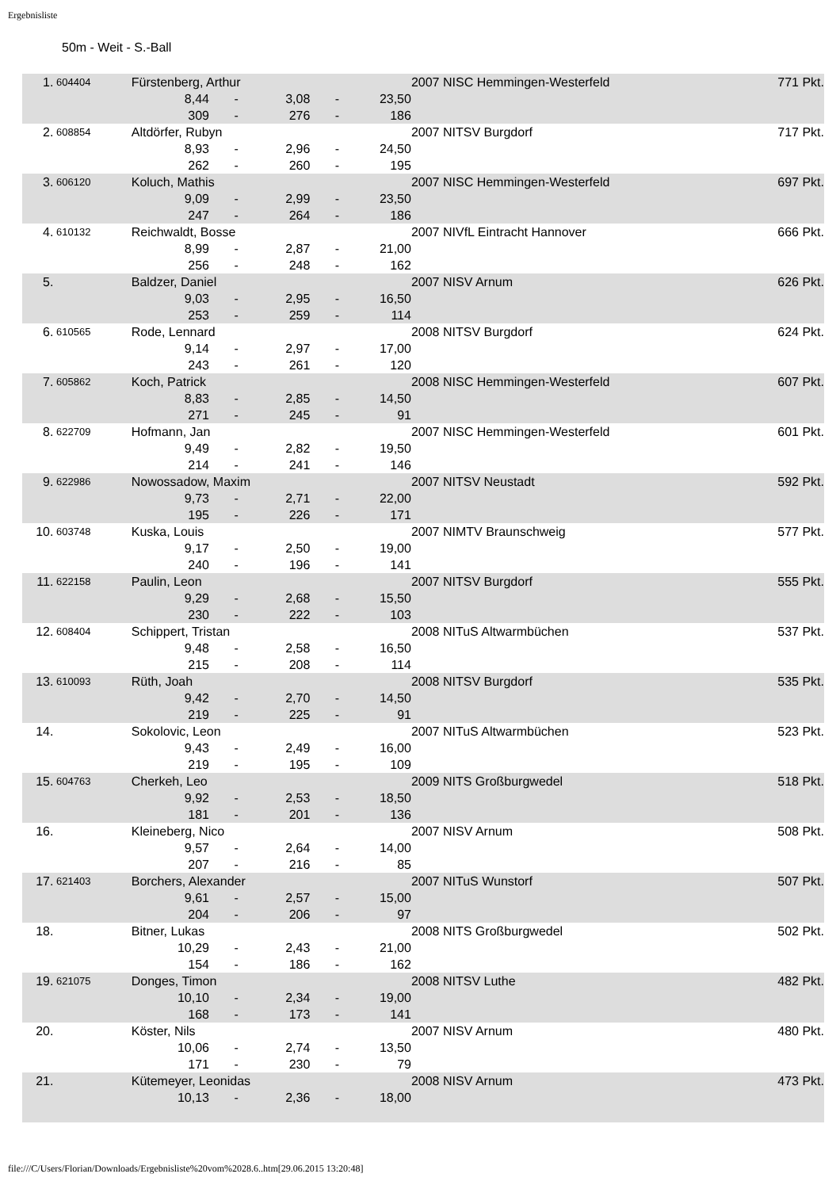Ergebnisliste
50m - Weit - S.-Ball
| 1. | 604404 | Fürstenberg, Arthur | | | | | 2007 NI | SC Hemmingen-Westerfeld | 771 Pkt. |
| | | 8,44 | - | 3,08 | - | 23,50 | | | |
| | | 309 | - | 276 | - | 186 | | | |
| 2. | 608854 | Altdörfer, Rubyn | | | | | 2007 NI | TSV Burgdorf | 717 Pkt. |
| | | 8,93 | - | 2,96 | - | 24,50 | | | |
| | | 262 | - | 260 | - | 195 | | | |
| 3. | 606120 | Koluch, Mathis | | | | | 2007 NI | SC Hemmingen-Westerfeld | 697 Pkt. |
| | | 9,09 | - | 2,99 | - | 23,50 | | | |
| | | 247 | - | 264 | - | 186 | | | |
| 4. | 610132 | Reichwaldt, Bosse | | | | | 2007 NI | VfL Eintracht Hannover | 666 Pkt. |
| | | 8,99 | - | 2,87 | - | 21,00 | | | |
| | | 256 | - | 248 | - | 162 | | | |
| 5. | | Baldzer, Daniel | | | | | 2007 NI | SV Arnum | 626 Pkt. |
| | | 9,03 | - | 2,95 | - | 16,50 | | | |
| | | 253 | - | 259 | - | 114 | | | |
| 6. | 610565 | Rode, Lennard | | | | | 2008 NI | TSV Burgdorf | 624 Pkt. |
| | | 9,14 | - | 2,97 | - | 17,00 | | | |
| | | 243 | - | 261 | - | 120 | | | |
| 7. | 605862 | Koch, Patrick | | | | | 2008 NI | SC Hemmingen-Westerfeld | 607 Pkt. |
| | | 8,83 | - | 2,85 | - | 14,50 | | | |
| | | 271 | - | 245 | - | 91 | | | |
| 8. | 622709 | Hofmann, Jan | | | | | 2007 NI | SC Hemmingen-Westerfeld | 601 Pkt. |
| | | 9,49 | - | 2,82 | - | 19,50 | | | |
| | | 214 | - | 241 | - | 146 | | | |
| 9. | 622986 | Nowossadow, Maxim | | | | | 2007 NI | TSV Neustadt | 592 Pkt. |
| | | 9,73 | - | 2,71 | - | 22,00 | | | |
| | | 195 | - | 226 | - | 171 | | | |
| 10. | 603748 | Kuska, Louis | | | | | 2007 NI | MTV Braunschweig | 577 Pkt. |
| | | 9,17 | - | 2,50 | - | 19,00 | | | |
| | | 240 | - | 196 | - | 141 | | | |
| 11. | 622158 | Paulin, Leon | | | | | 2007 NI | TSV Burgdorf | 555 Pkt. |
| | | 9,29 | - | 2,68 | - | 15,50 | | | |
| | | 230 | - | 222 | - | 103 | | | |
| 12. | 608404 | Schippert, Tristan | | | | | 2008 NI | TuS Altwarmbüchen | 537 Pkt. |
| | | 9,48 | - | 2,58 | - | 16,50 | | | |
| | | 215 | - | 208 | - | 114 | | | |
| 13. | 610093 | Rüth, Joah | | | | | 2008 NI | TSV Burgdorf | 535 Pkt. |
| | | 9,42 | - | 2,70 | - | 14,50 | | | |
| | | 219 | - | 225 | - | 91 | | | |
| 14. | | Sokolovic, Leon | | | | | 2007 NI | TuS Altwarmbüchen | 523 Pkt. |
| | | 9,43 | - | 2,49 | - | 16,00 | | | |
| | | 219 | - | 195 | - | 109 | | | |
| 15. | 604763 | Cherkeh, Leo | | | | | 2009 NI | TS Großburgwedel | 518 Pkt. |
| | | 9,92 | - | 2,53 | - | 18,50 | | | |
| | | 181 | - | 201 | - | 136 | | | |
| 16. | | Kleineberg, Nico | | | | | 2007 NI | SV Arnum | 508 Pkt. |
| | | 9,57 | - | 2,64 | - | 14,00 | | | |
| | | 207 | - | 216 | - | 85 | | | |
| 17. | 621403 | Borchers, Alexander | | | | | 2007 NI | TuS Wunstorf | 507 Pkt. |
| | | 9,61 | - | 2,57 | - | 15,00 | | | |
| | | 204 | - | 206 | - | 97 | | | |
| 18. | | Bitner, Lukas | | | | | 2008 NI | TS Großburgwedel | 502 Pkt. |
| | | 10,29 | - | 2,43 | - | 21,00 | | | |
| | | 154 | - | 186 | - | 162 | | | |
| 19. | 621075 | Donges, Timon | | | | | 2008 NI | TSV Luthe | 482 Pkt. |
| | | 10,10 | - | 2,34 | - | 19,00 | | | |
| | | 168 | - | 173 | - | 141 | | | |
| 20. | | Köster, Nils | | | | | 2007 NI | SV Arnum | 480 Pkt. |
| | | 10,06 | - | 2,74 | - | 13,50 | | | |
| | | 171 | - | 230 | - | 79 | | | |
| 21. | | Kütemeyer, Leonidas | | | | | 2008 NI | SV Arnum | 473 Pkt. |
| | | 10,13 | - | 2,36 | - | 18,00 | | | |
file:///C/Users/Florian/Downloads/Ergebnisliste%20vom%2028.6..htm[29.06.2015 13:20:48]